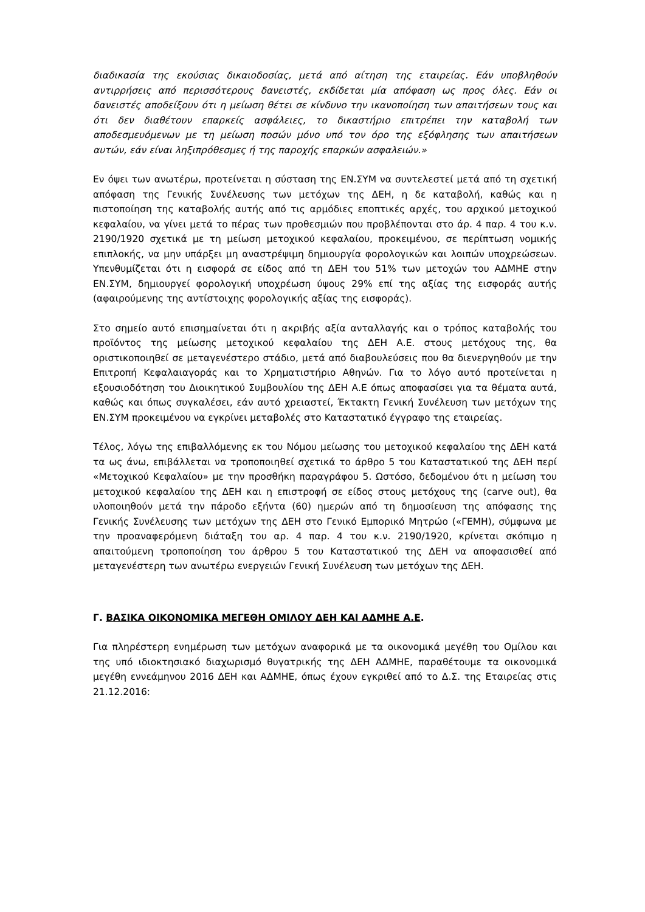διαδικασία της εκούσιας δικαιοδοσίας, μετά από αίτηση της εταιρείας. Εάν υποβληθούν αντιρρήσεις από περισσότερους δανειστές, εκδίδεται μία απόφαση ως προς όλες. Εάν οι δανειστές αποδείξουν ότι η μείωση θέτει σε κίνδυνο την ικανοποίηση των απαιτήσεων τους και ότι δεν διαθέτουν επαρκείς ασφάλειες, το δικαστήριο επιτρέπει την καταβολή των αποδεσμευόμενων με τη μείωση ποσών μόνο υπό τον όρο της εξόφλησης των απαιτήσεων αυτών, εάν είναι ληξιπρόθεσμες ή της παροχής επαρκών ασφαλειών.»
Εν όψει των ανωτέρω, προτείνεται η σύσταση της ΕΝ.ΣΥΜ να συντελεστεί μετά από τη σχετική απόφαση της Γενικής Συνέλευσης των μετόχων της ΔΕΗ, η δε καταβολή, καθώς και η πιστοποίηση της καταβολής αυτής από τις αρμόδιες εποπτικές αρχές, του αρχικού μετοχικού κεφαλαίου, να γίνει μετά το πέρας των προθεσμιών που προβλέπονται στο άρ. 4 παρ. 4 του κ.ν. 2190/1920 σχετικά με τη μείωση μετοχικού κεφαλαίου, προκειμένου, σε περίπτωση νομικής επιπλοκής, να μην υπάρξει μη αναστρέψιμη δημιουργία φορολογικών και λοιπών υποχρεώσεων. Υπενθυμίζεται ότι η εισφορά σε είδος από τη ΔΕΗ του 51% των μετοχών του ΑΔΜΗΕ στην ΕΝ.ΣΥΜ, δημιουργεί φορολογική υποχρέωση ύψους 29% επί της αξίας της εισφοράς αυτής (αφαιρούμενης της αντίστοιχης φορολογικής αξίας της εισφοράς).
Στο σημείο αυτό επισημαίνεται ότι η ακριβής αξία ανταλλαγής και ο τρόπος καταβολής του προϊόντος της μείωσης μετοχικού κεφαλαίου της ΔΕΗ Α.Ε. στους μετόχους της, θα οριστικοποιηθεί σε μεταγενέστερο στάδιο, μετά από διαβουλεύσεις που θα διενεργηθούν με την Επιτροπή Κεφαλαιαγοράς και το Χρηματιστήριο Αθηνών. Για το λόγο αυτό προτείνεται η εξουσιοδότηση του Διοικητικού Συμβουλίου της ΔΕΗ Α.Ε όπως αποφασίσει για τα θέματα αυτά, καθώς και όπως συγκαλέσει, εάν αυτό χρειαστεί, Έκτακτη Γενική Συνέλευση των μετόχων της ΕΝ.ΣΥΜ προκειμένου να εγκρίνει μεταβολές στο Καταστατικό έγγραφο της εταιρείας.
Τέλος, λόγω της επιβαλλόμενης εκ του Νόμου μείωσης του μετοχικού κεφαλαίου της ΔΕΗ κατά τα ως άνω, επιβάλλεται να τροποποιηθεί σχετικά το άρθρο 5 του Καταστατικού της ΔΕΗ περί «Μετοχικού Κεφαλαίου» με την προσθήκη παραγράφου 5. Ωστόσο, δεδομένου ότι η μείωση του μετοχικού κεφαλαίου της ΔΕΗ και η επιστροφή σε είδος στους μετόχους της (carve out), θα υλοποιηθούν μετά την πάροδο εξήντα (60) ημερών από τη δημοσίευση της απόφασης της Γενικής Συνέλευσης των μετόχων της ΔΕΗ στο Γενικό Εμπορικό Μητρώο («ΓΕΜΗ), σύμφωνα με την προαναφερόμενη διάταξη του αρ. 4 παρ. 4 του κ.ν. 2190/1920, κρίνεται σκόπιμο η απαιτούμενη τροποποίηση του άρθρου 5 του Καταστατικού της ΔΕΗ να αποφασισθεί από μεταγενέστερη των ανωτέρω ενεργειών Γενική Συνέλευση των μετόχων της ΔΕΗ.
Γ. ΒΑΣΙΚΑ ΟΙΚΟΝΟΜΙΚΑ ΜΕΓΕΘΗ ΟΜΙΛΟΥ ΔΕΗ ΚΑΙ ΑΔΜΗΕ Α.Ε.
Για πληρέστερη ενημέρωση των μετόχων αναφορικά με τα οικονομικά μεγέθη του Ομίλου και της υπό ιδιοκτησιακό διαχωρισμό θυγατρικής της ΔΕΗ ΑΔΜΗΕ, παραθέτουμε τα οικονομικά μεγέθη εννεάμηνου 2016 ΔΕΗ και ΑΔΜΗΕ, όπως έχουν εγκριθεί από το Δ.Σ. της Εταιρείας στις 21.12.2016: